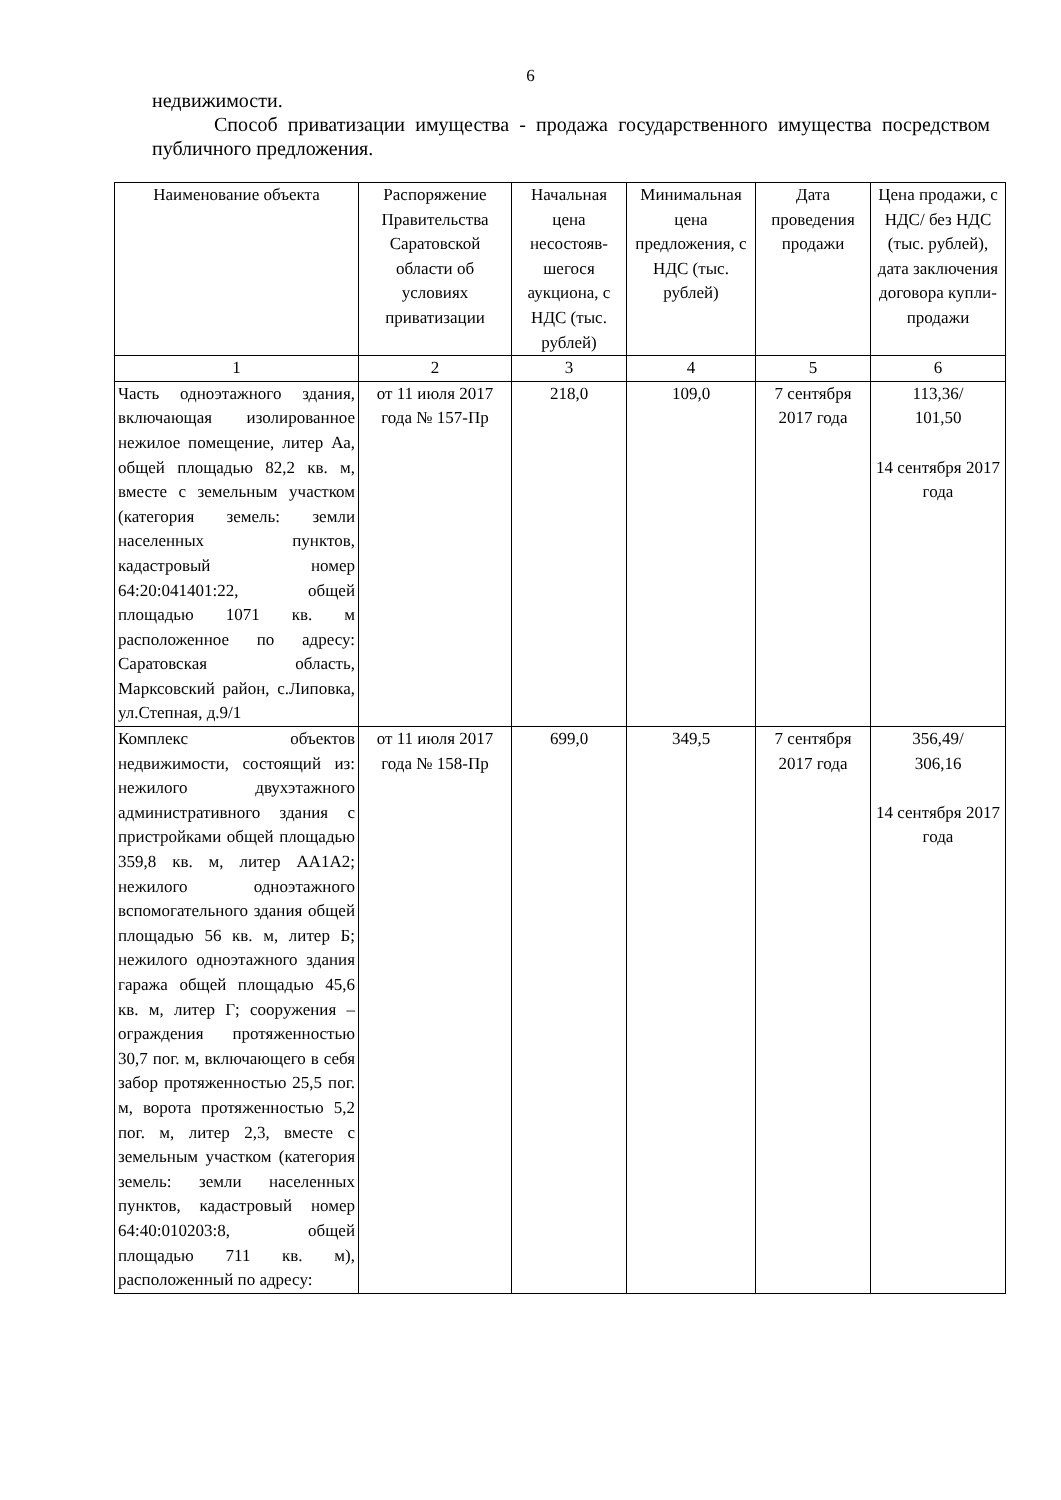6
недвижимости.
Способ приватизации имущества - продажа государственного имущества посредством публичного предложения.
| Наименование объекта | Распоряжение Правительства Саратовской области об условиях приватизации | Начальная цена несостояв-шегося аукциона, с НДС (тыс. рублей) | Минимальная цена предложения, с НДС (тыс. рублей) | Дата проведения продажи | Цена продажи, с НДС/ без НДС (тыс. рублей), дата заключения договора купли-продажи |
| --- | --- | --- | --- | --- | --- |
| 1 | 2 | 3 | 4 | 5 | 6 |
| Часть одноэтажного здания, включающая изолированное нежилое помещение, литер Аа, общей площадью 82,2 кв. м, вместе с земельным участком (категория земель: земли населенных пунктов, кадастровый номер 64:20:041401:22, общей площадью 1071 кв. м расположенное по адресу: Саратовская область, Марксовский район, с.Липовка, ул.Степная, д.9/1 | от 11 июля 2017 года № 157-Пр | 218,0 | 109,0 | 7 сентября 2017 года | 113,36/ 101,50 14 сентября 2017 года |
| Комплекс объектов недвижимости, состоящий из: нежилого двухэтажного административного здания с пристройками общей площадью 359,8 кв. м, литер АА1А2; нежилого одноэтажного вспомогательного здания общей площадью 56 кв. м, литер Б; нежилого одноэтажного здания гаража общей площадью 45,6 кв. м, литер Г; сооружения – ограждения протяженностью 30,7 пог. м, включающего в себя забор протяженностью 25,5 пог. м, ворота протяженностью 5,2 пог. м, литер 2,3, вместе с земельным участком (категория земель: земли населенных пунктов, кадастровый номер 64:40:010203:8, общей площадью 711 кв. м), расположенный по адресу: | от 11 июля 2017 года № 158-Пр | 699,0 | 349,5 | 7 сентября 2017 года | 356,49/ 306,16 14 сентября 2017 года |